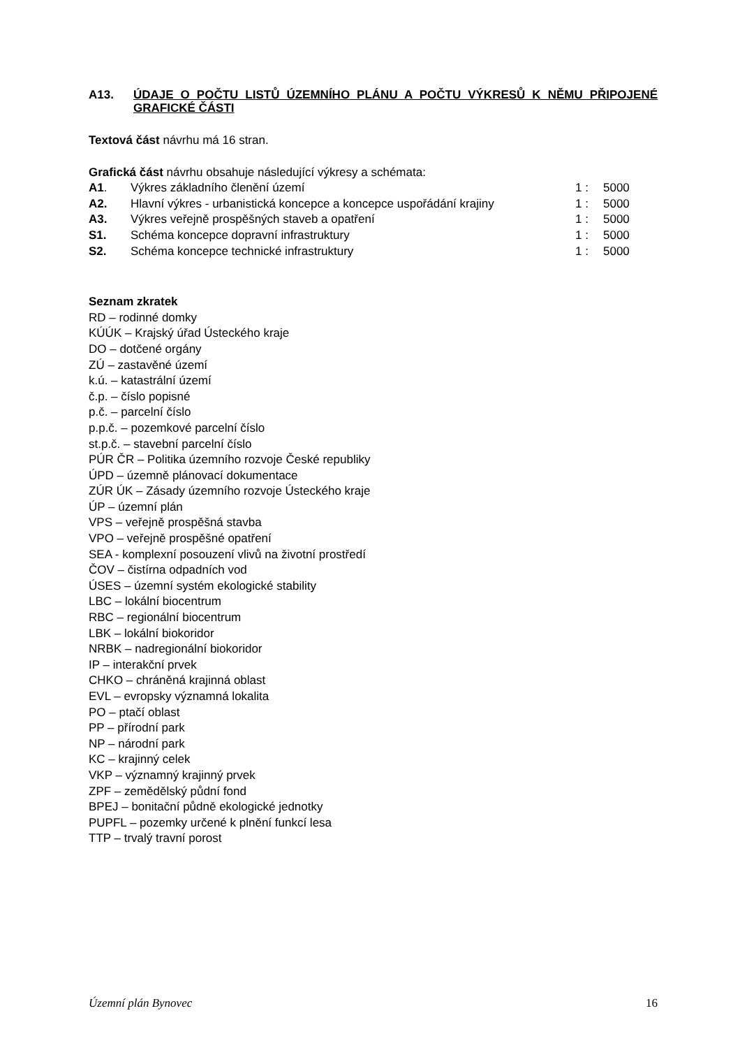A13. ÚDAJE O POČTU LISTŮ ÚZEMNÍHO PLÁNU A POČTU VÝKRESŮ K NĚMU PŘIPOJENÉ GRAFICKÉ ČÁSTI
Textová část návrhu má 16 stran.
Grafická část návrhu obsahuje následující výkresy a schémata:
| A1 . | Výkres základního členění území | 1 : | 5000 |
| A2. | Hlavní výkres - urbanistická koncepce a koncepce uspořádání krajiny | 1 : | 5000 |
| A3. | Výkres veřejně prospěšných staveb a opatření | 1 : | 5000 |
| S1. | Schéma koncepce dopravní infrastruktury | 1 : | 5000 |
| S2. | Schéma koncepce technické infrastruktury | 1 : | 5000 |
Seznam zkratek
RD – rodinné domky
KÚÚK – Krajský úřad Ústeckého kraje
DO – dotčené orgány
ZÚ – zastavěné území
k.ú. – katastrální území
č.p. – číslo popisné
p.č. – parcelní číslo
p.p.č. – pozemkové parcelní číslo
st.p.č. – stavební parcelní číslo
PÚR ČR – Politika územního rozvoje České republiky
ÚPD – územně plánovací dokumentace
ZÚR ÚK – Zásady územního rozvoje Ústeckého kraje
ÚP – územní plán
VPS – veřejně prospěšná stavba
VPO – veřejně prospěšné opatření
SEA - komplexní posouzení vlivů na životní prostředí
ČOV – čistírna odpadních vod
ÚSES – územní systém ekologické stability
LBC – lokální biocentrum
RBC – regionální biocentrum
LBK – lokální biokoridor
NRBK – nadregionální biokoridor
IP – interakční prvek
CHKO – chráněná krajinná oblast
EVL – evropsky významná lokalita
PO – ptačí oblast
PP – přírodní park
NP – národní park
KC – krajinný celek
VKP – významný krajinný prvek
ZPF – zemědělský půdní fond
BPEJ – bonitační půdně ekologické jednotky
PUPFL – pozemky určené k plnění funkcí lesa
TTP – trvalý travní porost
Územní plán Bynovec 16